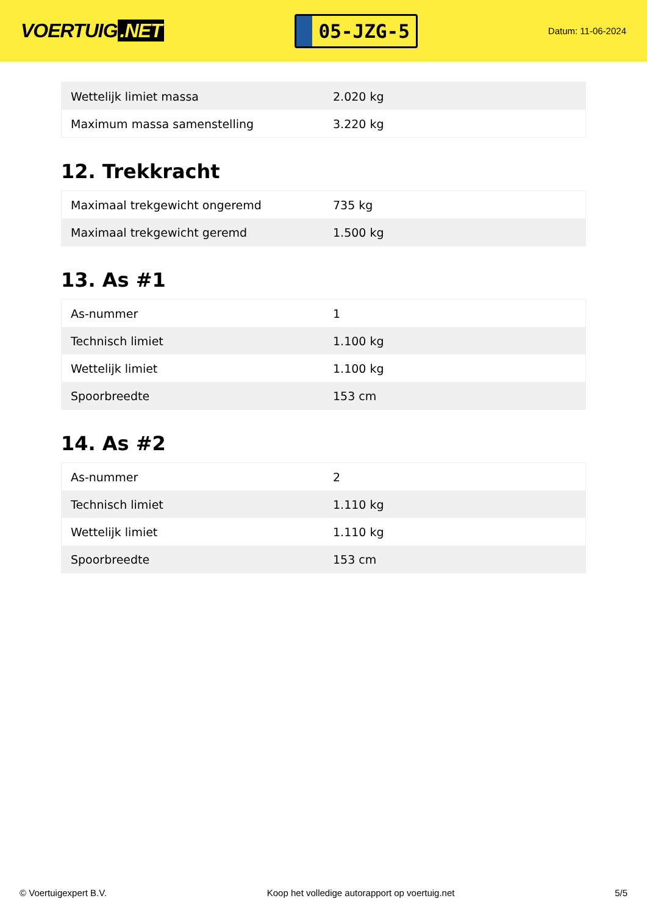VOERTUIG.NET
05-JZG-5
Datum: 11-06-2024
| Wettelijk limiet massa | 2.020 kg |
| Maximum massa samenstelling | 3.220 kg |
12. Trekkracht
| Maximaal trekgewicht ongeremd | 735 kg |
| Maximaal trekgewicht geremd | 1.500 kg |
13. As #1
| As-nummer | 1 |
| Technisch limiet | 1.100 kg |
| Wettelijk limiet | 1.100 kg |
| Spoorbreedte | 153 cm |
14. As #2
| As-nummer | 2 |
| Technisch limiet | 1.110 kg |
| Wettelijk limiet | 1.110 kg |
| Spoorbreedte | 153 cm |
© Voertuigexpert B.V. Koop het volledige autorapport op voertuig.net 5/5